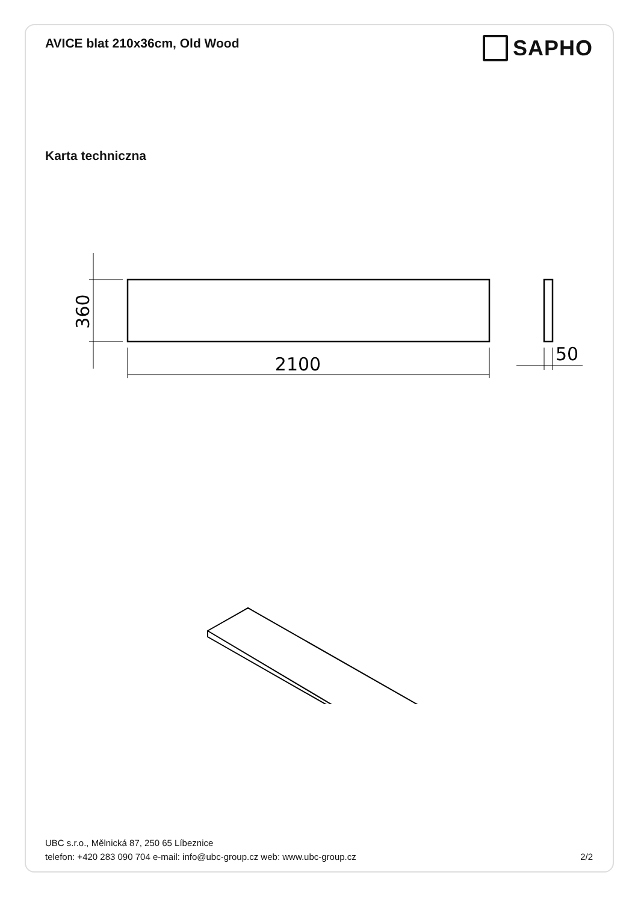AVICE blat 210x36cm, Old Wood
SAPHO
Karta techniczna
2100
50
360
UBC s.r.o., Mělnická 87, 250 65 Líbeznice
telefon: +420 283 090 704 e-mail: info@ubc-group.cz web: www.ubc-group.cz 2/2